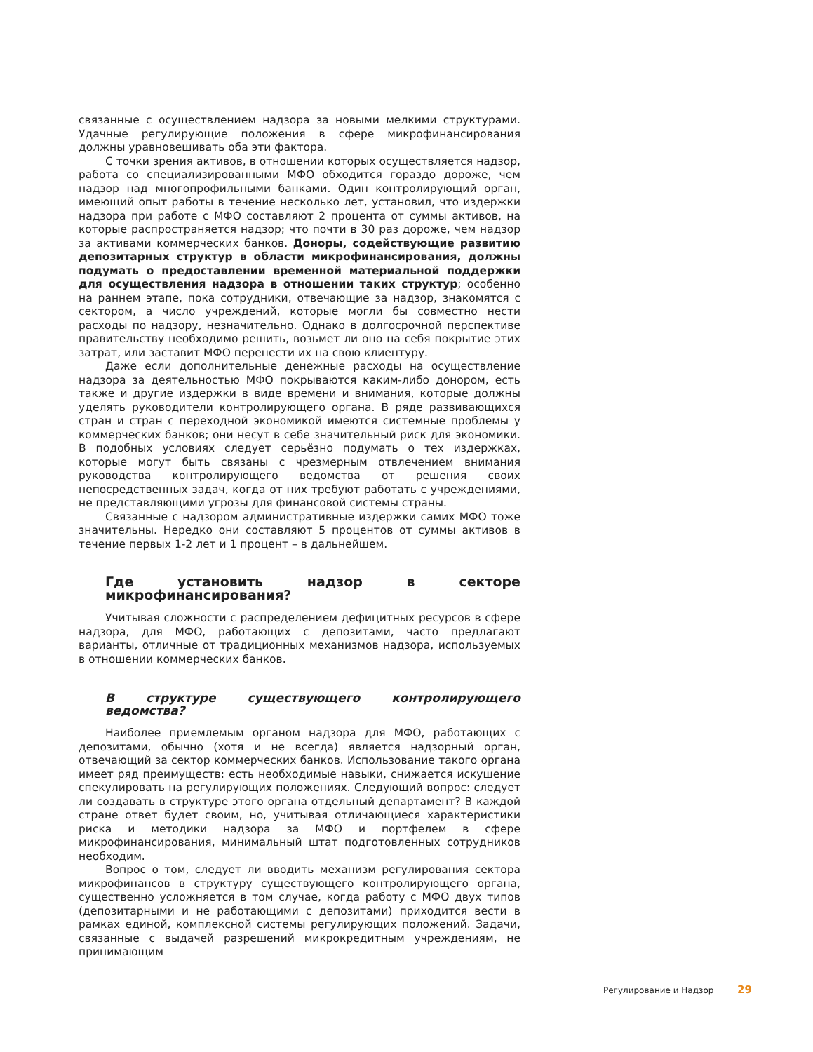связанные с осуществлением надзора за новыми мелкими структурами. Удачные регулирующие положения в сфере микрофинансирования должны уравновешивать оба эти фактора.
С точки зрения активов, в отношении которых осуществляется надзор, работа со специализированными МФО обходится гораздо дороже, чем надзор над многопрофильными банками. Один контролирующий орган, имеющий опыт работы в течение несколько лет, установил, что издержки надзора при работе с МФО составляют 2 процента от суммы активов, на которые распространяется надзор; что почти в 30 раз дороже, чем надзор за активами коммерческих банков. Доноры, содействующие развитию депозитарных структур в области микрофинансирования, должны подумать о предоставлении временной материальной поддержки для осуществления надзора в отношении таких структур; особенно на раннем этапе, пока сотрудники, отвечающие за надзор, знакомятся с сектором, а число учреждений, которые могли бы совместно нести расходы по надзору, незначительно. Однако в долгосрочной перспективе правительству необходимо решить, возьмет ли оно на себя покрытие этих затрат, или заставит МФО перенести их на свою клиентуру.
Даже если дополнительные денежные расходы на осуществление надзора за деятельностью МФО покрываются каким-либо донором, есть также и другие издержки в виде времени и внимания, которые должны уделять руководители контролирующего органа. В ряде развивающихся стран и стран с переходной экономикой имеются системные проблемы у коммерческих банков; они несут в себе значительный риск для экономики. В подобных условиях следует серьёзно подумать о тех издержках, которые могут быть связаны с чрезмерным отвлечением внимания руководства контролирующего ведомства от решения своих непосредственных задач, когда от них требуют работать с учреждениями, не представляющими угрозы для финансовой системы страны.
Связанные с надзором административные издержки самих МФО тоже значительны. Нередко они составляют 5 процентов от суммы активов в течение первых 1-2 лет и 1 процент – в дальнейшем.
Где установить надзор в секторе микрофинансирования?
Учитывая сложности с распределением дефицитных ресурсов в сфере надзора, для МФО, работающих с депозитами, часто предлагают варианты, отличные от традиционных механизмов надзора, используемых в отношении коммерческих банков.
В структуре существующего контролирующего ведомства?
Наиболее приемлемым органом надзора для МФО, работающих с депозитами, обычно (хотя и не всегда) является надзорный орган, отвечающий за сектор коммерческих банков. Использование такого органа имеет ряд преимуществ: есть необходимые навыки, снижается искушение спекулировать на регулирующих положениях. Следующий вопрос: следует ли создавать в структуре этого органа отдельный департамент? В каждой стране ответ будет своим, но, учитывая отличающиеся характеристики риска и методики надзора за МФО и портфелем в сфере микрофинансирования, минимальный штат подготовленных сотрудников необходим.
Вопрос о том, следует ли вводить механизм регулирования сектора микрофинансов в структуру существующего контролирующего органа, существенно усложняется в том случае, когда работу с МФО двух типов (депозитарными и не работающими с депозитами) приходится вести в рамках единой, комплексной системы регулирующих положений. Задачи, связанные с выдачей разрешений микрокредитным учреждениям, не принимающим
Регулирование и Надзор 29